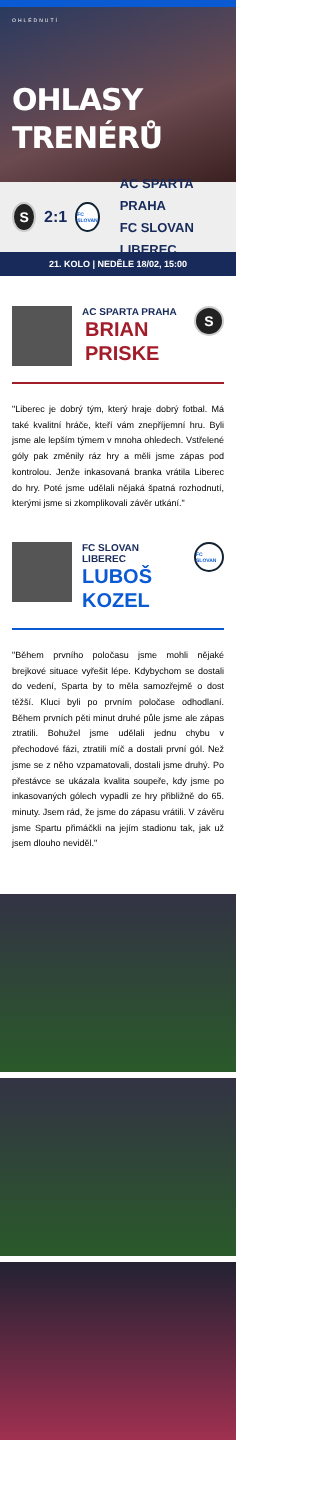OHLÉDNUTÍ
OHLASY
TRENÉRŮ
S
2:1
FC SLOVAN
AC SPARTA PRAHA
FC SLOVAN LIBEREC
21. KOLO | NEDĚLE 18/02, 15:00
AC SPARTA PRAHA
BRIAN
PRISKE
S
"Liberec je dobrý tým, který hraje dobrý fotbal. Má také kvalitní hráče, kteří vám znepříjemní hru. Byli jsme ale lepším týmem v mnoha ohledech. Vstřelené góly pak změnily ráz hry a měli jsme zápas pod kontrolou. Jenže inkasovaná branka vrátila Liberec do hry. Poté jsme udělali nějaká špatná rozhodnutí, kterými jsme si zkomplikovali závěr utkání."
FC SLOVAN LIBEREC
LUBOŠ
KOZEL
FC SLOVAN
"Během prvního poločasu jsme mohli nějaké brejkové situace vyřešit lépe. Kdybychom se dostali do vedení, Sparta by to měla samozřejmě o dost těžší. Kluci byli po prvním poločase odhodlaní. Během prvních pěti minut druhé půle jsme ale zápas ztratili. Bohužel jsme udělali jednu chybu v přechodové fázi, ztratili míč a dostali první gól. Než jsme se z něho vzpamatovali, dostali jsme druhý. Po přestávce se ukázala kvalita soupeře, kdy jsme po inkasovaných gólech vypadli ze hry přibližně do 65. minuty. Jsem rád, že jsme do zápasu vrátili. V závěru jsme Spartu přimáčkli na jejím stadionu tak, jak už jsem dlouho neviděl."